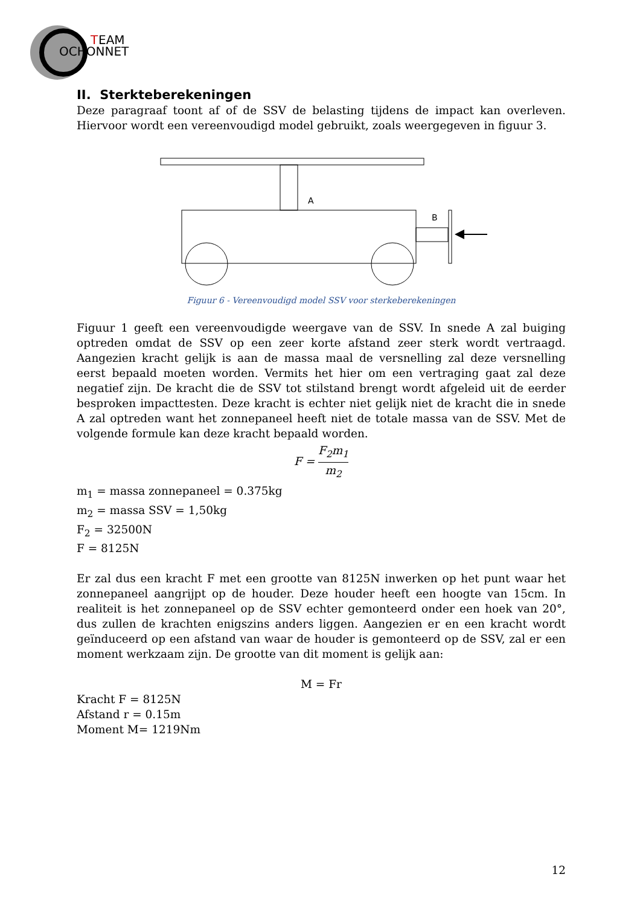T
EAM
OCHONNET
II. Sterkteberekeningen
Deze paragraaf toont af of de SSV de belasting tijdens de impact kan overleven. Hiervoor wordt een vereenvoudigd model gebruikt, zoals weergegeven in figuur 3.
A
B
Figuur 6 - Vereenvoudigd model SSV voor sterkeberekeningen
Figuur 1 geeft een vereenvoudigde weergave van de SSV. In snede A zal buiging optreden omdat de SSV op een zeer korte afstand zeer sterk wordt vertraagd. Aangezien kracht gelijk is aan de massa maal de versnelling zal deze versnelling eerst bepaald moeten worden. Vermits het hier om een vertraging gaat zal deze negatief zijn. De kracht die de SSV tot stilstand brengt wordt afgeleid uit de eerder besproken impacttesten. Deze kracht is echter niet gelijk niet de kracht die in snede A zal optreden want het zonnepaneel heeft niet de totale massa van de SSV. Met de volgende formule kan deze kracht bepaald worden.
F = F<sub>2</sub>m<sub>1</sub> m<sub>2</sub>
m<sub>1</sub> = massa zonnepaneel = 0.375kg
m<sub>2</sub> = massa SSV = 1,50kg
F<sub>2</sub> = 32500N
F = 8125N
Er zal dus een kracht F met een grootte van 8125N inwerken op het punt waar het zonnepaneel aangrijpt op de houder. Deze houder heeft een hoogte van 15cm. In realiteit is het zonnepaneel op de SSV echter gemonteerd onder een hoek van 20°, dus zullen de krachten enigszins anders liggen. Aangezien er en een kracht wordt geïnduceerd op een afstand van waar de houder is gemonteerd op de SSV, zal er een moment werkzaam zijn. De grootte van dit moment is gelijk aan:
M = Fr
Kracht F = 8125N
Afstand r = 0.15m
Moment M= 1219Nm
12